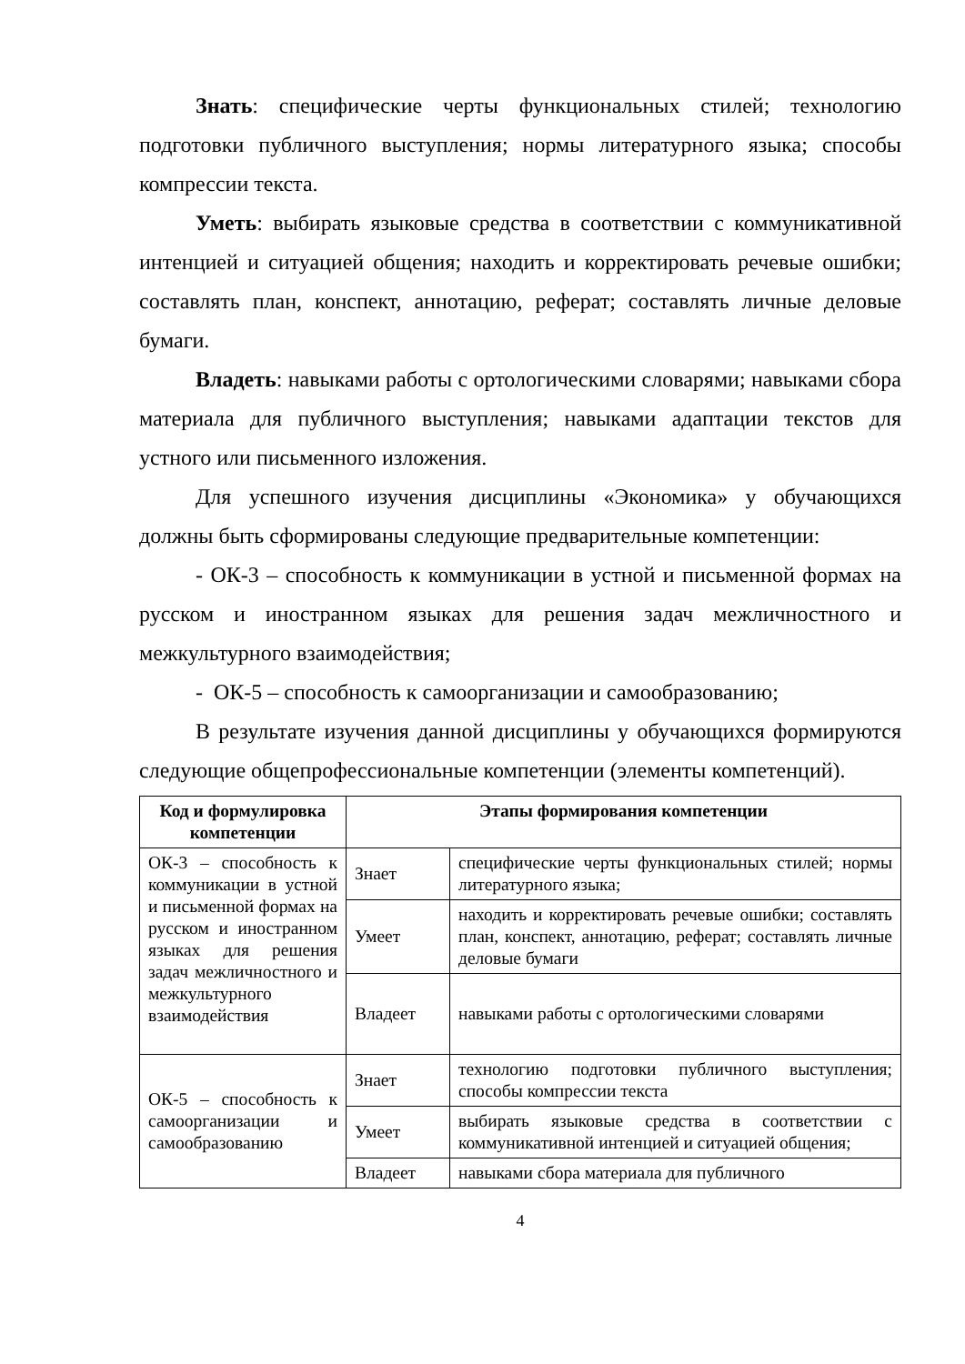Знать: специфические черты функциональных стилей; технологию подготовки публичного выступления; нормы литературного языка; способы компрессии текста.
Уметь: выбирать языковые средства в соответствии с коммуникативной интенцией и ситуацией общения; находить и корректировать речевые ошибки; составлять план, конспект, аннотацию, реферат; составлять личные деловые бумаги.
Владеть: навыками работы с ортологическими словарями; навыками сбора материала для публичного выступления; навыками адаптации текстов для устного или письменного изложения.
Для успешного изучения дисциплины «Экономика» у обучающихся должны быть сформированы следующие предварительные компетенции:
- ОК-3 – способность к коммуникации в устной и письменной формах на русском и иностранном языках для решения задач межличностного и межкультурного взаимодействия;
- ОК-5 – способность к самоорганизации и самообразованию;
В результате изучения данной дисциплины у обучающихся формируются следующие общепрофессиональные компетенции (элементы компетенций).
| Код и формулировка компетенции | Этапы формирования компетенции | |
| --- | --- | --- |
| ОК-3 – способность к коммуникации в устной и письменной формах на русском и иностранном языках для решения задач межличностного и межкультурного взаимодействия | Знает | специфические черты функциональных стилей; нормы литературного языка; |
| | Умеет | находить и корректировать речевые ошибки; составлять план, конспект, аннотацию, реферат; составлять личные деловые бумаги |
| | Владеет | навыками работы с ортологическими словарями |
| ОК-5 – способность к самоорганизации и самообразованию | Знает | технологию подготовки публичного выступления; способы компрессии текста |
| | Умеет | выбирать языковые средства в соответствии с коммуникативной интенцией и ситуацией общения; |
| | Владеет | навыками сбора материала для публичного |
4